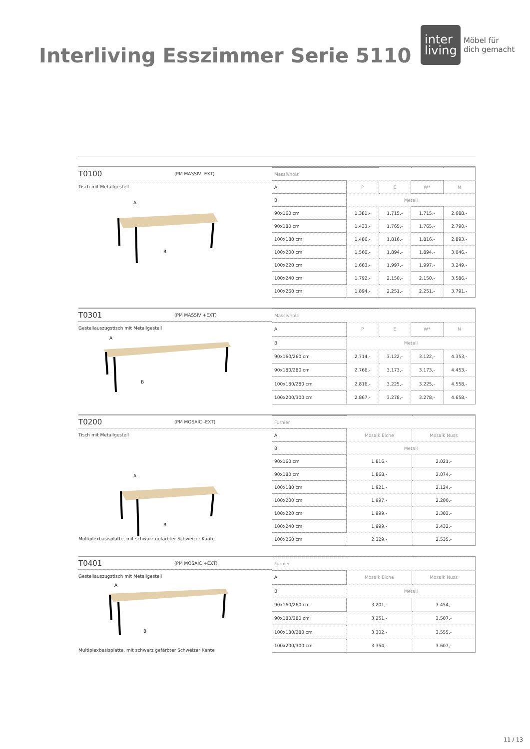Interliving Esszimmer Serie 5110
inter
living
Möbel für
dich gemacht
T0100 (PM MASSIV -EXT)
Tisch mit Metallgestell
A
B
| Massivholz | | | | |
| A | P | E | W* | N |
| B | Metall | | | |
| 90x160 cm | 1.381,- | 1.715,- | 1.715,- | 2.688,- |
| 90x180 cm | 1.433,- | 1.765,- | 1.765,- | 2.790,- |
| 100x180 cm | 1.486,- | 1.816,- | 1.816,- | 2.893,- |
| 100x200 cm | 1.560,- | 1.894,- | 1.894,- | 3.046,- |
| 100x220 cm | 1.663,- | 1.997,- | 1.997,- | 3.249,- |
| 100x240 cm | 1.792,- | 2.150,- | 2.150,- | 3.586,- |
| 100x260 cm | 1.894,- | 2.251,- | 2.251,- | 3.791,- |
T0301 (PM MASSIV +EXT)
Gestellauszugstisch mit Metallgestell
A
B
| Massivholz | | | | |
| A | P | E | W* | N |
| B | Metall | | | |
| 90x160/260 cm | 2.714,- | 3.122,- | 3.122,- | 4.353,- |
| 90x180/280 cm | 2.766,- | 3.173,- | 3.173,- | 4.453,- |
| 100x180/280 cm | 2.816,- | 3.225,- | 3.225,- | 4.558,- |
| 100x200/300 cm | 2.867,- | 3.278,- | 3.278,- | 4.658,- |
T0200 (PM MOSAIC -EXT)
Tisch mit Metallgestell
A
B
Multiplexbasisplatte, mit schwarz gefärbter Schweizer Kante
| Furnier | | |
| A | Mosaik Eiche | Mosaik Nuss |
| B | Metall | |
| 90x160 cm | 1.816,- | 2.021,- |
| 90x180 cm | 1.868,- | 2.074,- |
| 100x180 cm | 1.921,- | 2.124,- |
| 100x200 cm | 1.997,- | 2.200,- |
| 100x220 cm | 1.999,- | 2.303,- |
| 100x240 cm | 1.999,- | 2.432,- |
| 100x260 cm | 2.329,- | 2.535,- |
T0401 (PM MOSAIC +EXT)
Gestellauszugstisch mit Metallgestell
A
B
Multiplexbasisplatte, mit schwarz gefärbter Schweizer Kante
| Furnier | | |
| A | Mosaik Eiche | Mosaik Nuss |
| B | Metall | |
| 90x160/260 cm | 3.201,- | 3.454,- |
| 90x180/280 cm | 3.251,- | 3.507,- |
| 100x180/280 cm | 3.302,- | 3.555,- |
| 100x200/300 cm | 3.354,- | 3.607,- |
11 / 13